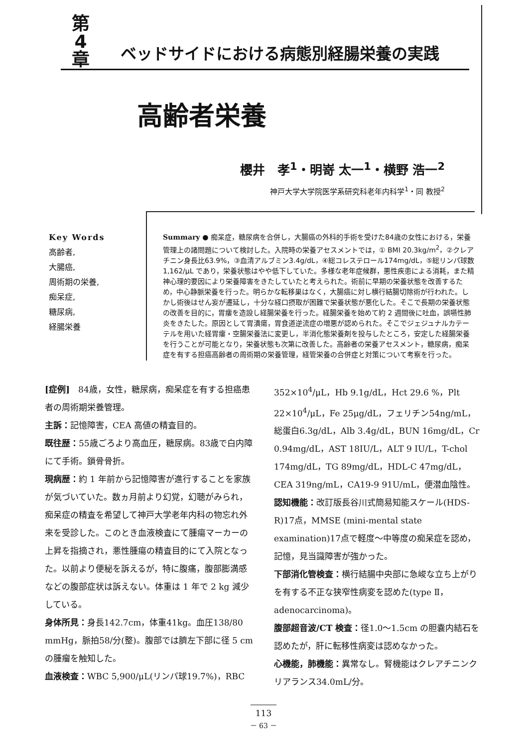第
4
章
ベッドサイドにおける病態別経腸栄養の実践
高齢者栄養
櫻井　孝<sup>1</sup>・明嵜 太一<sup>1</sup>・横野 浩一<sup>2</sup>
神戸大学大学院医学系研究科老年内科学<sup>1</sup>・同 教授<sup>2</sup>
Key Words
高齢者,
大腸癌,
周術期の栄養,
痴呆症,
糖尿病,
経腸栄養
Summary ● 痴呆症，糖尿病を合併し，大腸癌の外科的手術を受けた84歳の女性における，栄養管理上の諸問題について検討した。入院時の栄養アセスメントでは，① BMI 20.3kg/m<sup>2</sup>，②クレアチニン身長比63.9%，③血清アルブミン3.4g/dL，④総コレステロール174mg/dL，⑤総リンパ球数1,162/μL であり，栄養状態はやや低下していた。多様な老年症候群，悪性疾患による消耗，また精神心理的要因により栄養障害をきたしていたと考えられた。術前に早期の栄養状態を改善するため，中心静脈栄養を行った。明らかな転移巣はなく，大腸癌に対し横行結腸切除術が行われた。しかし術後はせん妄が遷延し，十分な経口摂取が困難で栄養状態が悪化した。そこで長期の栄養状態の改善を目的に，胃瘻を造設し経腸栄養を行った。経腸栄養を始めて約 2 週間後に吐血，誤嚥性肺炎をきたした。原因として胃潰瘍，胃食道逆流症の増悪が認められた。そこでジェジュナルカテーテルを用いた経胃瘻・空腸栄養法に変更し，半消化態栄養剤を投与したところ，安定した経腸栄養を行うことが可能となり，栄養状態も次第に改善した。高齢者の栄養アセスメント，糖尿病，痴呆症を有する担癌高齢者の周術期の栄養管理，経管栄養の合併症と対策について考察を行った。
[症例]　84歳，女性，糖尿病，痴呆症を有する担癌患者の周術期栄養管理。
主訴：記憶障害，CEA 高値の精査目的。
既往歴：55歳ごろより高血圧，糖尿病。83歳で白内障にて手術。鎖骨骨折。
現病歴：約 1 年前から記憶障害が進行することを家族が気づいていた。数ヵ月前より幻覚，幻聴がみられ，痴呆症の精査を希望して神戸大学老年内科の物忘れ外来を受診した。このとき血液検査にて腫瘍マーカーの上昇を指摘され，悪性腫瘍の精査目的にて入院となった。以前より便秘を訴えるが，特に腹痛，腹部膨満感などの腹部症状は訴えない。体重は 1 年で 2 kg 減少している。
身体所見：身長142.7cm，体重41kg。血圧138/80 mmHg，脈拍58/分(整)。腹部では臍左下部に径 5 cm の腫瘤を触知した。
血液検査：WBC 5,900/μL(リンパ球19.7%)，RBC
352×10<sup>4</sup>/μL，Hb 9.1g/dL，Hct 29.6 %，Plt 22×10<sup>4</sup>/μL，Fe 25μg/dL，フェリチン54ng/mL，総蛋白6.3g/dL，Alb 3.4g/dL，BUN 16mg/dL，Cr 0.94mg/dL，AST 18IU/L，ALT 9 IU/L，T-chol 174mg/dL，TG 89mg/dL，HDL-C 47mg/dL，CEA 319ng/mL，CA19-9 91U/mL，便潜血陰性。
認知機能：改訂版長谷川式簡易知能スケール(HDS-R)17点，MMSE (mini-mental state examination)17点で軽度～中等度の痴呆症を認め，記憶，見当識障害が強かった。
下部消化管検査：横行結腸中央部に急峻な立ち上がりを有する不正な狭窄性病変を認めた(type Ⅱ，adenocarcinoma)。
腹部超音波/CT 検査：径1.0～1.5cm の胆嚢内結石を認めたが，肝に転移性病変は認めなかった。
心機能，肺機能：異常なし。腎機能はクレアチニンクリアランス34.0mL/分。
113
－ 63 －